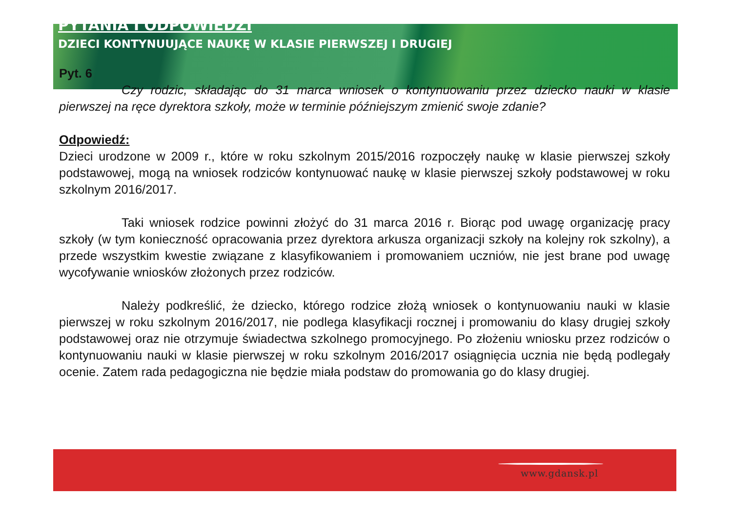PYTANIA I ODPOWIEDZI
DZIECI KONTYNUUJĄCE NAUKĘ W KLASIE PIERWSZEJ I DRUGIEJ
Pyt. 6
Czy rodzic, składając do 31 marca wniosek o kontynuowaniu przez dziecko nauki w klasie pierwszej na ręce dyrektora szkoły, może w terminie późniejszym zmienić swoje zdanie?
Odpowiedź:
Dzieci urodzone w 2009 r., które w roku szkolnym 2015/2016 rozpoczęły naukę w klasie pierwszej szkoły podstawowej, mogą na wniosek rodziców kontynuować naukę w klasie pierwszej szkoły podstawowej w roku szkolnym 2016/2017.
Taki wniosek rodzice powinni złożyć do 31 marca 2016 r. Biorąc pod uwagę organizację pracy szkoły (w tym konieczność opracowania przez dyrektora arkusza organizacji szkoły na kolejny rok szkolny), a przede wszystkim kwestie związane z klasyfikowaniem i promowaniem uczniów, nie jest brane pod uwagę wycofywanie wniosków złożonych przez rodziców.
Należy podkreślić, że dziecko, którego rodzice złożą wniosek o kontynuowaniu nauki w klasie pierwszej w roku szkolnym 2016/2017, nie podlega klasyfikacji rocznej i promowaniu do klasy drugiej szkoły podstawowej oraz nie otrzymuje świadectwa szkolnego promocyjnego. Po złożeniu wniosku przez rodziców o kontynuowaniu nauki w klasie pierwszej w roku szkolnym 2016/2017 osiągnięcia ucznia nie będą podlegały ocenie. Zatem rada pedagogiczna nie będzie miała podstaw do promowania go do klasy drugiej.
www.gdansk.pl